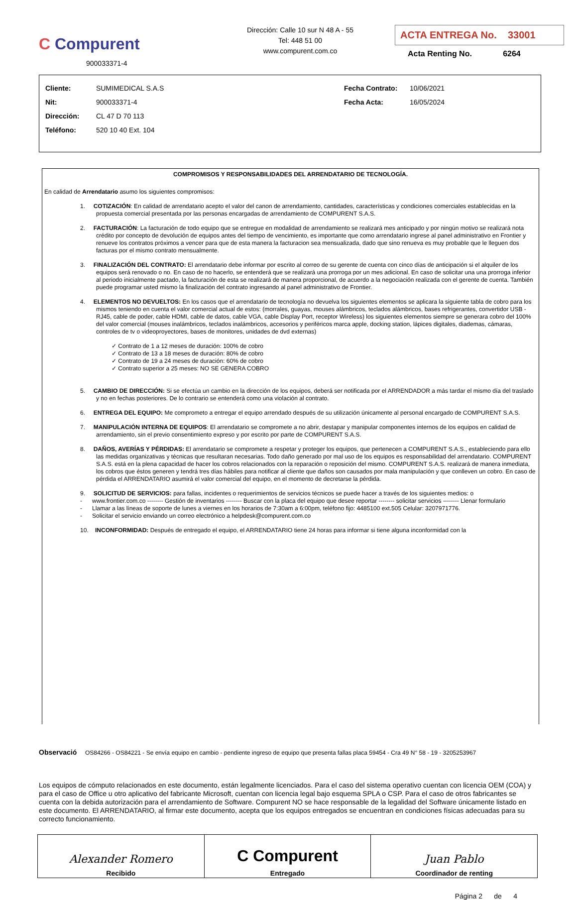C Compurent
900033371-4
Dirección: Calle 10 sur N 48 A - 55
Tel: 448 51 00
www.compurent.com.co
ACTA ENTREGA No. 33001
Acta Renting No. 6264
Cliente: SUMIMEDICAL S.A.S
Nit: 900033371-4
Dirección: CL 47 D 70 113
Teléfono: 520 10 40 Ext. 104
Fecha Contrato: 10/06/2021
Fecha Acta: 16/05/2024
COMPROMISOS Y RESPONSABILIDADES DEL ARRENDATARIO DE TECNOLOGÍA.
En calidad de Arrendatario asumo los siguientes compromisos:
1. COTIZACIÓN: En calidad de arrendatario acepto el valor del canon de arrendamiento, cantidades, características y condiciones comerciales establecidas en la propuesta comercial presentada por las personas encargadas de arrendamiento de COMPURENT S.A.S.
2. FACTURACIÓN: La facturación de todo equipo que se entregue en modalidad de arrendamiento se realizará mes anticipado y por ningún motivo se realizará nota crédito por concepto de devolución de equipos antes del tiempo de vencimiento, es importante que como arrendatario ingrese al panel administrativo en Frontier y renueve los contratos próximos a vencer para que de esta manera la facturacion sea mensualizada, dado que sino renueva es muy probable que le lleguen dos facturas por el mismo contrato mensualmente.
3. FINALIZACIÓN DEL CONTRATO: El arrendatario debe informar por escrito al correo de su gerente de cuenta con cinco días de anticipación si el alquiler de los equipos será renovado o no. En caso de no hacerlo, se entenderá que se realizará una prorroga por un mes adicional. En caso de solicitar una una prorroga inferior al periodo inicialmente pactado, la facturación de esta se realizará de manera proporcional, de acuerdo a la negociación realizada con el gerente de cuenta. También puede programar usted mismo la finalización del contrato ingresando al panel administrativo de Frontier.
4. ELEMENTOS NO DEVUELTOS: En los casos que el arrendatario de tecnología no devuelva los siguientes elementos se aplicara la siguiente tabla de cobro para los mismos teniendo en cuenta el valor comercial actual de estos: (morrales, guayas, mouses alámbricos, teclados alámbricos, bases refrigerantes, convertidor USB - RJ45, cable de poder, cable HDMI, cable de datos, cable VGA, cable Display Port, receptor Wireless) los siguientes elementos siempre se generara cobro del 100% del valor comercial (mouses inalámbricos, teclados inalámbricos, accesorios y periféricos marca apple, docking station, lápices digitales, diademas, cámaras, controles de tv o videoproyectores, bases de monitores, unidades de dvd externas)
✓ Contrato de 1 a 12 meses de duración: 100% de cobro
✓ Contrato de 13 a 18 meses de duración: 80% de cobro
✓ Contrato de 19 a 24 meses de duración: 60% de cobro
✓ Contrato superior a 25 meses: NO SE GENERA COBRO
5. CAMBIO DE DIRECCIÓN: Si se efectúa un cambio en la dirección de los equipos, deberá ser notificada por el ARRENDADOR a más tardar el mismo día del traslado y no en fechas posteriores. De lo contrario se entenderá como una violación al contrato.
6. ENTREGA DEL EQUIPO: Me comprometo a entregar el equipo arrendado después de su utilización únicamente al personal encargado de COMPURENT S.A.S.
7. MANIPULACIÓN INTERNA DE EQUIPOS: El arrendatario se compromete a no abrir, destapar y manipular componentes internos de los equipos en calidad de arrendamiento, sin el previo consentimiento expreso y por escrito por parte de COMPURENT S.A.S.
8. DAÑOS, AVERÍAS Y PÉRDIDAS: El arrendatario se compromete a respetar y proteger los equipos, que pertenecen a COMPURENT S.A.S., estableciendo para ello las medidas organizativas y técnicas que resultaran necesarias. Todo daño generado por mal uso de los equipos es responsabilidad del arrendatario. COMPURENT S.A.S. está en la plena capacidad de hacer los cobros relacionados con la reparación o reposición del mismo. COMPURENT S.A.S. realizará de manera inmediata, los cobros que éstos generen y tendrá tres días hábiles para notificar al cliente que daños son causados por mala manipulación y que conlleven un cobro. En caso de pérdida el ARRENDATARIO asumirá el valor comercial del equipo, en el momento de decretarse la pérdida.
9. SOLICITUD DE SERVICIOS: para fallas, incidentes o requerimientos de servicios técnicos se puede hacer a través de los siguientes medios: o
- www.frontier.com.co -------- Gestión de inventarios -------- Buscar con la placa del equipo que desee reportar -------- solicitar servicios -------- Llenar formulario
- Llamar a las líneas de soporte de lunes a viernes en los horarios de 7:30am a 6:00pm, teléfono fijo: 4485100 ext.505 Celular: 3207971776.
- Solicitar el servicio enviando un correo electrónico a helpdesk@compurent.com.co
10. INCONFORMIDAD: Después de entregado el equipo, el ARRENDATARIO tiene 24 horas para informar si tiene alguna inconformidad con la
Observació OS84266 - OS84221 - Se envía equipo en cambio - pendiente ingreso de equipo que presenta fallas placa 59454 - Cra 49 N° 58 - 19 - 3205253967
Los equipos de cómputo relacionados en este documento, están legalmente licenciados. Para el caso del sistema operativo cuentan con licencia OEM (COA) y para el caso de Office u otro aplicativo del fabricante Microsoft, cuentan con licencia legal bajo esquema SPLA o CSP. Para el caso de otros fabricantes se cuenta con la debida autorización para el arrendamiento de Software. Compurent NO se hace responsable de la legalidad del Software únicamente listado en este documento. El ARRENDATARIO, al firmar este documento, acepta que los equipos entregados se encuentran en condiciones físicas adecuadas para su correcto funcionamiento.
| Alexander Romero Recibido | C Compurent Entregado | Juan Pablo Coordinador de renting |
Página 2 de 4